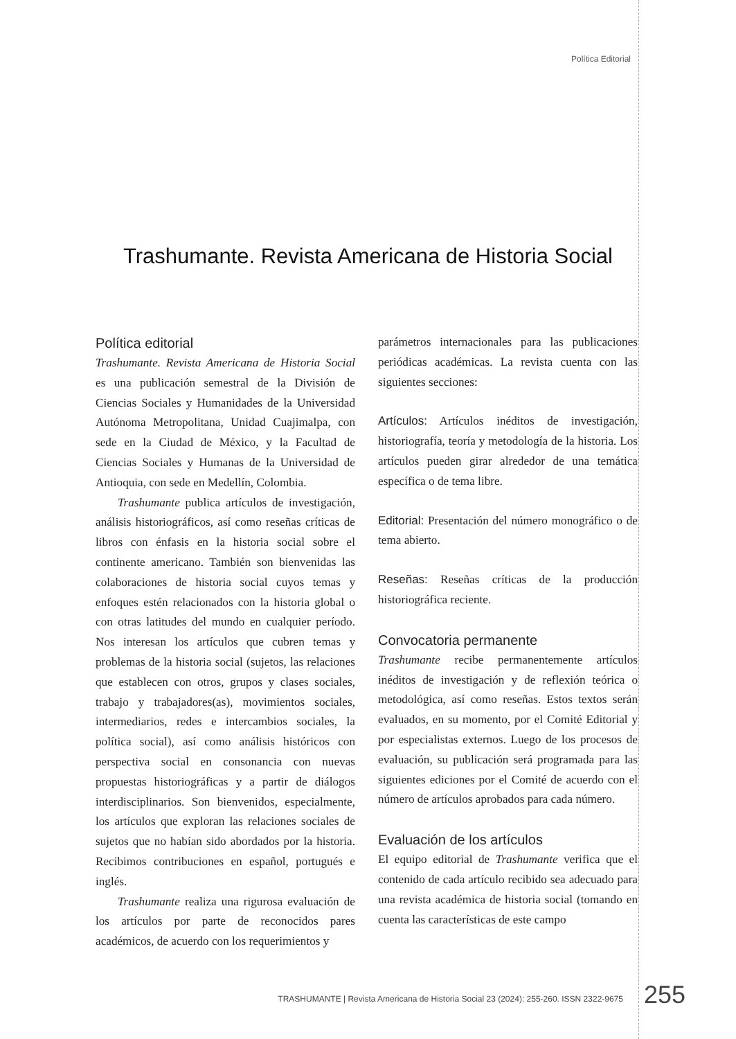Política Editorial
Trashumante. Revista Americana de Historia Social
Política editorial
Trashumante. Revista Americana de Historia Social es una publicación semestral de la División de Ciencias Sociales y Humanidades de la Universidad Autónoma Metropolitana, Unidad Cuajimalpa, con sede en la Ciudad de México, y la Facultad de Ciencias Sociales y Humanas de la Universidad de Antioquia, con sede en Medellín, Colombia.
Trashumante publica artículos de investigación, análisis historiográficos, así como reseñas críticas de libros con énfasis en la historia social sobre el continente americano. También son bienvenidas las colaboraciones de historia social cuyos temas y enfoques estén relacionados con la historia global o con otras latitudes del mundo en cualquier período. Nos interesan los artículos que cubren temas y problemas de la historia social (sujetos, las relaciones que establecen con otros, grupos y clases sociales, trabajo y trabajadores(as), movimientos sociales, intermediarios, redes e intercambios sociales, la política social), así como análisis históricos con perspectiva social en consonancia con nuevas propuestas historiográficas y a partir de diálogos interdisciplinarios. Son bienvenidos, especialmente, los artículos que exploran las relaciones sociales de sujetos que no habían sido abordados por la historia. Recibimos contribuciones en español, portugués e inglés.
Trashumante realiza una rigurosa evaluación de los artículos por parte de reconocidos pares académicos, de acuerdo con los requerimientos y
parámetros internacionales para las publicaciones periódicas académicas. La revista cuenta con las siguientes secciones:
Artículos: Artículos inéditos de investigación, historiografía, teoría y metodología de la historia. Los artículos pueden girar alrededor de una temática específica o de tema libre.
Editorial: Presentación del número monográfico o de tema abierto.
Reseñas: Reseñas críticas de la producción historiográfica reciente.
Convocatoria permanente
Trashumante recibe permanentemente artículos inéditos de investigación y de reflexión teórica o metodológica, así como reseñas. Estos textos serán evaluados, en su momento, por el Comité Editorial y por especialistas externos. Luego de los procesos de evaluación, su publicación será programada para las siguientes ediciones por el Comité de acuerdo con el número de artículos aprobados para cada número.
Evaluación de los artículos
El equipo editorial de Trashumante verifica que el contenido de cada artículo recibido sea adecuado para una revista académica de historia social (tomando en cuenta las características de este campo
TRASHUMANTE | Revista Americana de Historia Social 23 (2024): 255-260. ISSN 2322-9675
255